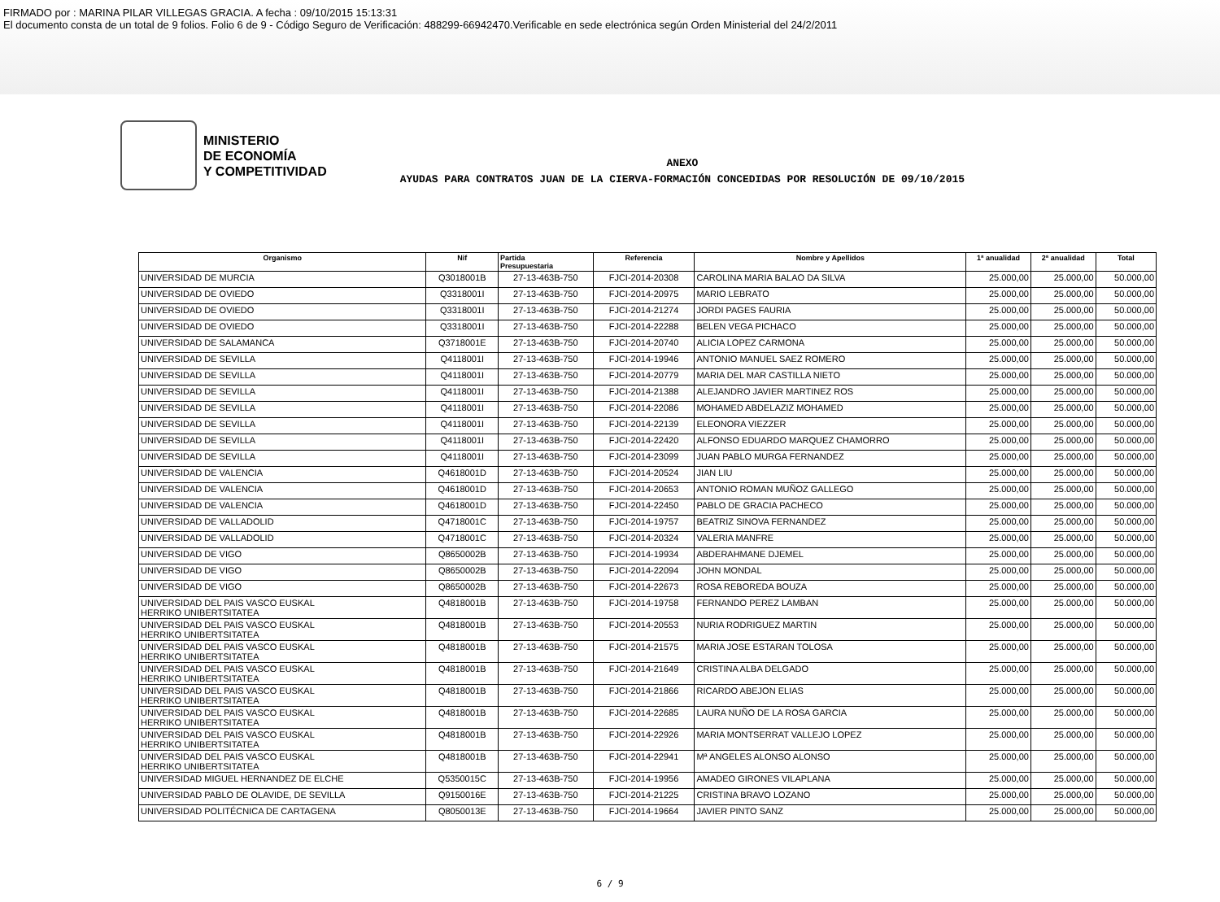FIRMADO por : MARINA PILAR VILLEGAS GRACIA. A fecha : 09/10/2015 15:13:31
El documento consta de un total de 9 folios. Folio 6 de 9 - Código Seguro de Verificación: 488299-66942470.Verificable en sede electrónica según Orden Ministerial del 24/2/2011
MINISTERIO
DE ECONOMÍA
Y COMPETITIVIDAD
ANEXO
AYUDAS PARA CONTRATOS JUAN DE LA CIERVA-FORMACIÓN CONCEDIDAS POR RESOLUCIÓN DE 09/10/2015
| Organismo | Nif | Partida Presupuestaria | Referencia | Nombre y Apellidos | 1ª anualidad | 2ª anualidad | Total |
| --- | --- | --- | --- | --- | --- | --- | --- |
| UNIVERSIDAD DE MURCIA | Q3018001B | 27-13-463B-750 | FJCI-2014-20308 | CAROLINA MARIA BALAO DA SILVA | 25.000,00 | 25.000,00 | 50.000,00 |
| UNIVERSIDAD DE OVIEDO | Q3318001I | 27-13-463B-750 | FJCI-2014-20975 | MARIO LEBRATO | 25.000,00 | 25.000,00 | 50.000,00 |
| UNIVERSIDAD DE OVIEDO | Q3318001I | 27-13-463B-750 | FJCI-2014-21274 | JORDI PAGES FAURIA | 25.000,00 | 25.000,00 | 50.000,00 |
| UNIVERSIDAD DE OVIEDO | Q3318001I | 27-13-463B-750 | FJCI-2014-22288 | BELEN VEGA PICHACO | 25.000,00 | 25.000,00 | 50.000,00 |
| UNIVERSIDAD DE SALAMANCA | Q3718001E | 27-13-463B-750 | FJCI-2014-20740 | ALICIA LOPEZ CARMONA | 25.000,00 | 25.000,00 | 50.000,00 |
| UNIVERSIDAD DE SEVILLA | Q4118001I | 27-13-463B-750 | FJCI-2014-19946 | ANTONIO MANUEL SAEZ ROMERO | 25.000,00 | 25.000,00 | 50.000,00 |
| UNIVERSIDAD DE SEVILLA | Q4118001I | 27-13-463B-750 | FJCI-2014-20779 | MARIA DEL MAR CASTILLA NIETO | 25.000,00 | 25.000,00 | 50.000,00 |
| UNIVERSIDAD DE SEVILLA | Q4118001I | 27-13-463B-750 | FJCI-2014-21388 | ALEJANDRO JAVIER MARTINEZ ROS | 25.000,00 | 25.000,00 | 50.000,00 |
| UNIVERSIDAD DE SEVILLA | Q4118001I | 27-13-463B-750 | FJCI-2014-22086 | MOHAMED ABDELAZIZ MOHAMED | 25.000,00 | 25.000,00 | 50.000,00 |
| UNIVERSIDAD DE SEVILLA | Q4118001I | 27-13-463B-750 | FJCI-2014-22139 | ELEONORA VIEZZER | 25.000,00 | 25.000,00 | 50.000,00 |
| UNIVERSIDAD DE SEVILLA | Q4118001I | 27-13-463B-750 | FJCI-2014-22420 | ALFONSO EDUARDO MARQUEZ CHAMORRO | 25.000,00 | 25.000,00 | 50.000,00 |
| UNIVERSIDAD DE SEVILLA | Q4118001I | 27-13-463B-750 | FJCI-2014-23099 | JUAN PABLO MURGA FERNANDEZ | 25.000,00 | 25.000,00 | 50.000,00 |
| UNIVERSIDAD DE VALENCIA | Q4618001D | 27-13-463B-750 | FJCI-2014-20524 | JIAN LIU | 25.000,00 | 25.000,00 | 50.000,00 |
| UNIVERSIDAD DE VALENCIA | Q4618001D | 27-13-463B-750 | FJCI-2014-20653 | ANTONIO ROMAN MUÑOZ GALLEGO | 25.000,00 | 25.000,00 | 50.000,00 |
| UNIVERSIDAD DE VALENCIA | Q4618001D | 27-13-463B-750 | FJCI-2014-22450 | PABLO DE GRACIA PACHECO | 25.000,00 | 25.000,00 | 50.000,00 |
| UNIVERSIDAD DE VALLADOLID | Q4718001C | 27-13-463B-750 | FJCI-2014-19757 | BEATRIZ SINOVA FERNANDEZ | 25.000,00 | 25.000,00 | 50.000,00 |
| UNIVERSIDAD DE VALLADOLID | Q4718001C | 27-13-463B-750 | FJCI-2014-20324 | VALERIA MANFRE | 25.000,00 | 25.000,00 | 50.000,00 |
| UNIVERSIDAD DE VIGO | Q8650002B | 27-13-463B-750 | FJCI-2014-19934 | ABDERAHMANE DJEMEL | 25.000,00 | 25.000,00 | 50.000,00 |
| UNIVERSIDAD DE VIGO | Q8650002B | 27-13-463B-750 | FJCI-2014-22094 | JOHN MONDAL | 25.000,00 | 25.000,00 | 50.000,00 |
| UNIVERSIDAD DE VIGO | Q8650002B | 27-13-463B-750 | FJCI-2014-22673 | ROSA REBOREDA BOUZA | 25.000,00 | 25.000,00 | 50.000,00 |
| UNIVERSIDAD DEL PAIS VASCO EUSKAL HERRIKO UNIBERTSITATEA | Q4818001B | 27-13-463B-750 | FJCI-2014-19758 | FERNANDO PEREZ LAMBAN | 25.000,00 | 25.000,00 | 50.000,00 |
| UNIVERSIDAD DEL PAIS VASCO EUSKAL HERRIKO UNIBERTSITATEA | Q4818001B | 27-13-463B-750 | FJCI-2014-20553 | NURIA RODRIGUEZ MARTIN | 25.000,00 | 25.000,00 | 50.000,00 |
| UNIVERSIDAD DEL PAIS VASCO EUSKAL HERRIKO UNIBERTSITATEA | Q4818001B | 27-13-463B-750 | FJCI-2014-21575 | MARIA JOSE ESTARAN TOLOSA | 25.000,00 | 25.000,00 | 50.000,00 |
| UNIVERSIDAD DEL PAIS VASCO EUSKAL HERRIKO UNIBERTSITATEA | Q4818001B | 27-13-463B-750 | FJCI-2014-21649 | CRISTINA ALBA DELGADO | 25.000,00 | 25.000,00 | 50.000,00 |
| UNIVERSIDAD DEL PAIS VASCO EUSKAL HERRIKO UNIBERTSITATEA | Q4818001B | 27-13-463B-750 | FJCI-2014-21866 | RICARDO ABEJON ELIAS | 25.000,00 | 25.000,00 | 50.000,00 |
| UNIVERSIDAD DEL PAIS VASCO EUSKAL HERRIKO UNIBERTSITATEA | Q4818001B | 27-13-463B-750 | FJCI-2014-22685 | LAURA NUÑO DE LA ROSA GARCIA | 25.000,00 | 25.000,00 | 50.000,00 |
| UNIVERSIDAD DEL PAIS VASCO EUSKAL HERRIKO UNIBERTSITATEA | Q4818001B | 27-13-463B-750 | FJCI-2014-22926 | MARIA MONTSERRAT VALLEJO LOPEZ | 25.000,00 | 25.000,00 | 50.000,00 |
| UNIVERSIDAD DEL PAIS VASCO EUSKAL HERRIKO UNIBERTSITATEA | Q4818001B | 27-13-463B-750 | FJCI-2014-22941 | Mª ANGELES ALONSO ALONSO | 25.000,00 | 25.000,00 | 50.000,00 |
| UNIVERSIDAD MIGUEL HERNANDEZ DE ELCHE | Q5350015C | 27-13-463B-750 | FJCI-2014-19956 | AMADEO GIRONES VILAPLANA | 25.000,00 | 25.000,00 | 50.000,00 |
| UNIVERSIDAD PABLO DE OLAVIDE, DE SEVILLA | Q9150016E | 27-13-463B-750 | FJCI-2014-21225 | CRISTINA BRAVO LOZANO | 25.000,00 | 25.000,00 | 50.000,00 |
| UNIVERSIDAD POLITÉCNICA DE CARTAGENA | Q8050013E | 27-13-463B-750 | FJCI-2014-19664 | JAVIER PINTO SANZ | 25.000,00 | 25.000,00 | 50.000,00 |
6 / 9